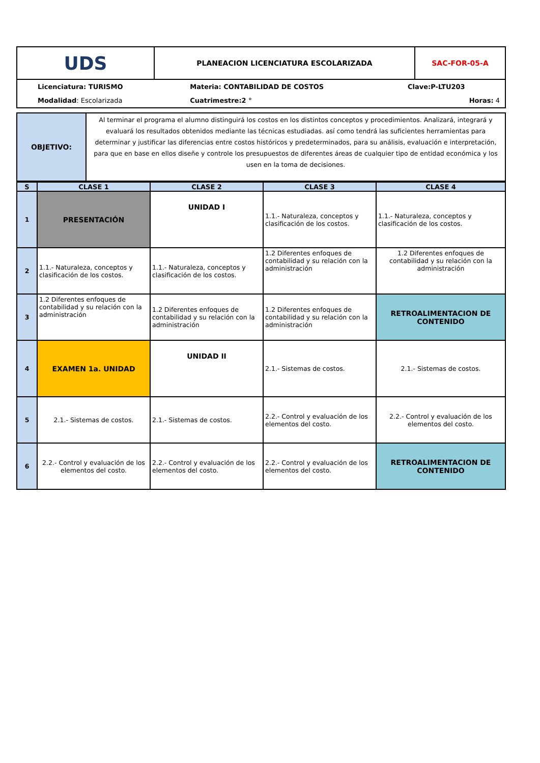| UDS | PLANEACION LICENCIATURA ESCOLARIZADA | SAC-FOR-05-A |
| Licenciatura: TURISMO | Materia: CONTABILIDAD DE COSTOS | Clave:P-LTU203 |
| Modalidad : Escolarizada | Cuatrimestre:2 ° | Horas: 4 |
| OBJETIVO: | Al terminar el programa el alumno distinguirá los costos en los distintos conceptos y procedimientos. Analizará, integrará y evaluará los resultados obtenidos mediante las técnicas estudiadas. así como tendrá las suficientes herramientas para determinar y justificar las diferencias entre costos históricos y predeterminados, para su análisis, evaluación e interpretación, para que en base en ellos diseñe y controle los presupuestos de diferentes áreas de cualquier tipo de entidad económica y los usen en la toma de decisiones. |
| S | CLASE 1 | CLASE 2 | CLASE 3 | CLASE 4 |
| --- | --- | --- | --- | --- |
| 1 | PRESENTACIÓN | UNIDAD I | 1.1.- Naturaleza, conceptos y clasificación de los costos. | 1.1.- Naturaleza, conceptos y clasificación de los costos. |
| 2 | 1.1.- Naturaleza, conceptos y clasificación de los costos. | 1.1.- Naturaleza, conceptos y clasificación de los costos. | 1.2 Diferentes enfoques de contabilidad y su relación con la administración | 1.2 Diferentes enfoques de contabilidad y su relación con la administración |
| 3 | 1.2 Diferentes enfoques de contabilidad y su relación con la administración | 1.2 Diferentes enfoques de contabilidad y su relación con la administración | 1.2 Diferentes enfoques de contabilidad y su relación con la administración | RETROALIMENTACION DE CONTENIDO |
| 4 | EXAMEN 1a. UNIDAD | UNIDAD II | 2.1.- Sistemas de costos. | 2.1.- Sistemas de costos. |
| 5 | 2.1.- Sistemas de costos. | 2.1.- Sistemas de costos. | 2.2.- Control y evaluación de los elementos del costo. | 2.2.- Control y evaluación de los elementos del costo. |
| 6 | 2.2.- Control y evaluación de los elementos del costo. | 2.2.- Control y evaluación de los elementos del costo. | 2.2.- Control y evaluación de los elementos del costo. | RETROALIMENTACION DE CONTENIDO |